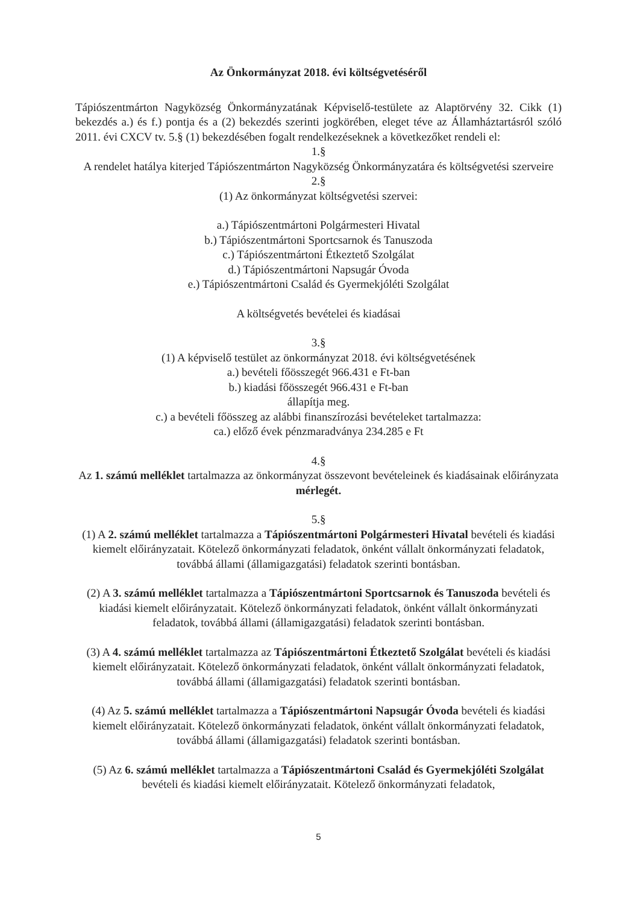Az Önkormányzat 2018. évi költségvetéséről
Tápiószentmárton Nagyközség Önkormányzatának Képviselő-testülete az Alaptörvény 32. Cikk (1) bekezdés a.) és f.) pontja és a (2) bekezdés szerinti jogkörében, eleget téve az Államháztartásról szóló 2011. évi CXCV tv. 5.§ (1) bekezdésében fogalt rendelkezéseknek a következőket rendeli el:
1.§
A rendelet hatálya kiterjed Tápiószentmárton Nagyközség Önkormányzatára és költségvetési szerveire
2.§
(1) Az önkormányzat költségvetési szervei:
a.) Tápiószentmártoni Polgármesteri Hivatal
b.) Tápiószentmártoni Sportcsarnok és Tanuszoda
c.) Tápiószentmártoni Étkeztető Szolgálat
d.) Tápiószentmártoni Napsugár Óvoda
e.) Tápiószentmártoni Család és Gyermekjóléti Szolgálat
A költségvetés bevételei és kiadásai
3.§
(1) A képviselő testület az önkormányzat 2018. évi költségvetésének
a.) bevételi főösszegét 966.431 e Ft-ban
b.) kiadási főösszegét 966.431 e Ft-ban
állapítja meg.
c.) a bevételi főösszeg az alábbi finanszírozási bevételeket tartalmazza:
ca.) előző évek pénzmaradványa 234.285 e Ft
4.§
Az 1. számú melléklet tartalmazza az önkormányzat összevont bevételeinek és kiadásainak előirányzata mérlegét.
5.§
(1) A 2. számú melléklet tartalmazza a Tápiószentmártoni Polgármesteri Hivatal bevételi és kiadási kiemelt előirányzatait. Kötelező önkormányzati feladatok, önként vállalt önkormányzati feladatok, továbbá állami (államigazgatási) feladatok szerinti bontásban.
(2) A 3. számú melléklet tartalmazza a Tápiószentmártoni Sportcsarnok és Tanuszoda bevételi és kiadási kiemelt előirányzatait. Kötelező önkormányzati feladatok, önként vállalt önkormányzati feladatok, továbbá állami (államigazgatási) feladatok szerinti bontásban.
(3) A 4. számú melléklet tartalmazza az Tápiószentmártoni Étkeztető Szolgálat bevételi és kiadási kiemelt előirányzatait. Kötelező önkormányzati feladatok, önként vállalt önkormányzati feladatok, továbbá állami (államigazgatási) feladatok szerinti bontásban.
(4) Az 5. számú melléklet tartalmazza a Tápiószentmártoni Napsugár Óvoda bevételi és kiadási kiemelt előirányzatait. Kötelező önkormányzati feladatok, önként vállalt önkormányzati feladatok, továbbá állami (államigazgatási) feladatok szerinti bontásban.
(5) Az 6. számú melléklet tartalmazza a Tápiószentmártoni Család és Gyermekjóléti Szolgálat bevételi és kiadási kiemelt előirányzatait. Kötelező önkormányzati feladatok,
5